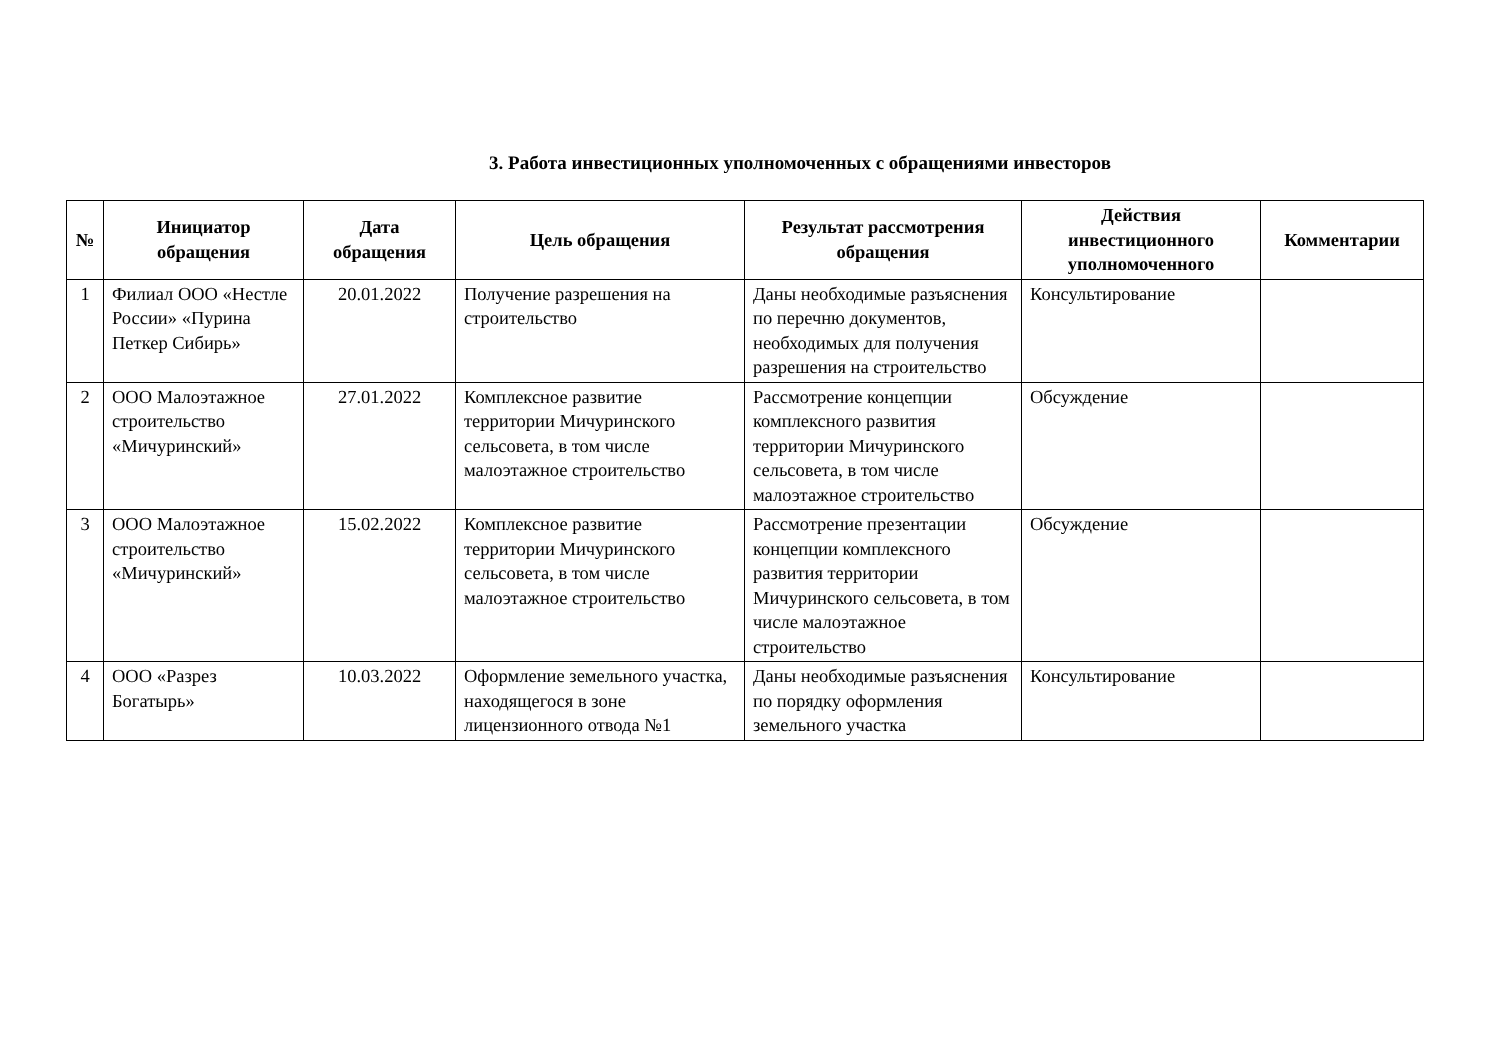3. Работа инвестиционных уполномоченных с обращениями инвесторов
| № | Инициатор обращения | Дата обращения | Цель обращения | Результат рассмотрения обращения | Действия инвестиционного уполномоченного | Комментарии |
| --- | --- | --- | --- | --- | --- | --- |
| 1 | Филиал ООО «Нестле России» «Пурина Петкер Сибирь» | 20.01.2022 | Получение разрешения на строительство | Даны необходимые разъяснения по перечню документов, необходимых для получения разрешения на строительство | Консультирование | |
| 2 | ООО Малоэтажное строительство «Мичуринский» | 27.01.2022 | Комплексное развитие территории Мичуринского сельсовета, в том числе малоэтажное строительство | Рассмотрение концепции комплексного развития территории Мичуринского сельсовета, в том числе малоэтажное строительство | Обсуждение | |
| 3 | ООО Малоэтажное строительство «Мичуринский» | 15.02.2022 | Комплексное развитие территории Мичуринского сельсовета, в том числе малоэтажное строительство | Рассмотрение презентации концепции комплексного развития территории Мичуринского сельсовета, в том числе малоэтажное строительство | Обсуждение | |
| 4 | ООО «Разрез Богатырь» | 10.03.2022 | Оформление земельного участка, находящегося в зоне лицензионного отвода №1 | Даны необходимые разъяснения по порядку оформления земельного участка | Консультирование | |